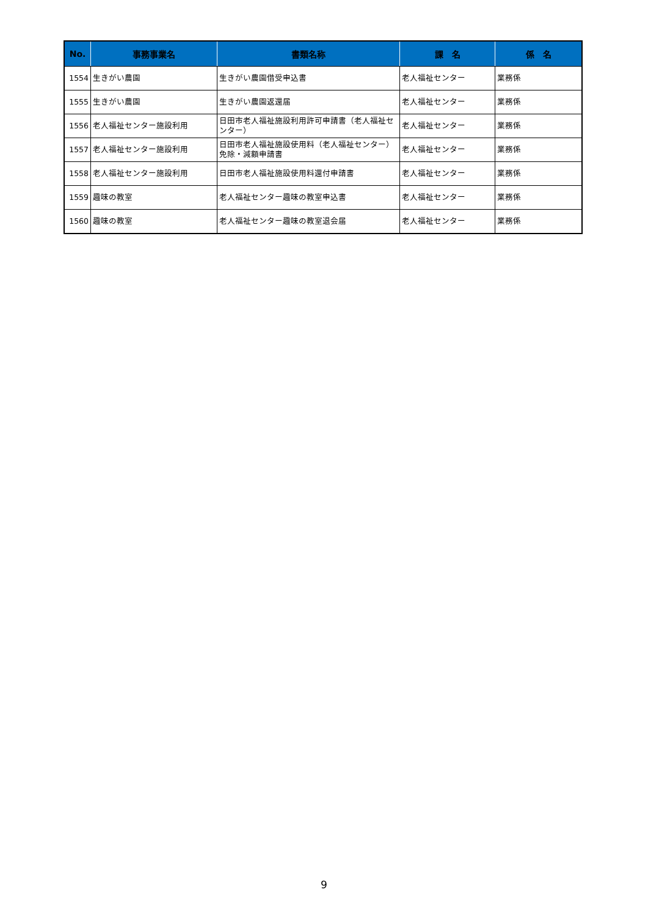| No. | 事務事業名 | 書類名称 | 課 名 | 係 名 |
| --- | --- | --- | --- | --- |
| 1554 | 生きがい農園 | 生きがい農園借受申込書 | 老人福祉センター | 業務係 |
| 1555 | 生きがい農園 | 生きがい農園返還届 | 老人福祉センター | 業務係 |
| 1556 | 老人福祉センター施設利用 | 日田市老人福祉施設利用許可申請書（老人福祉センター） | 老人福祉センター | 業務係 |
| 1557 | 老人福祉センター施設利用 | 日田市老人福祉施設使用料（老人福祉センター）免除・減額申請書 | 老人福祉センター | 業務係 |
| 1558 | 老人福祉センター施設利用 | 日田市老人福祉施設使用料還付申請書 | 老人福祉センター | 業務係 |
| 1559 | 趣味の教室 | 老人福祉センター趣味の教室申込書 | 老人福祉センター | 業務係 |
| 1560 | 趣味の教室 | 老人福祉センター趣味の教室退会届 | 老人福祉センター | 業務係 |
9